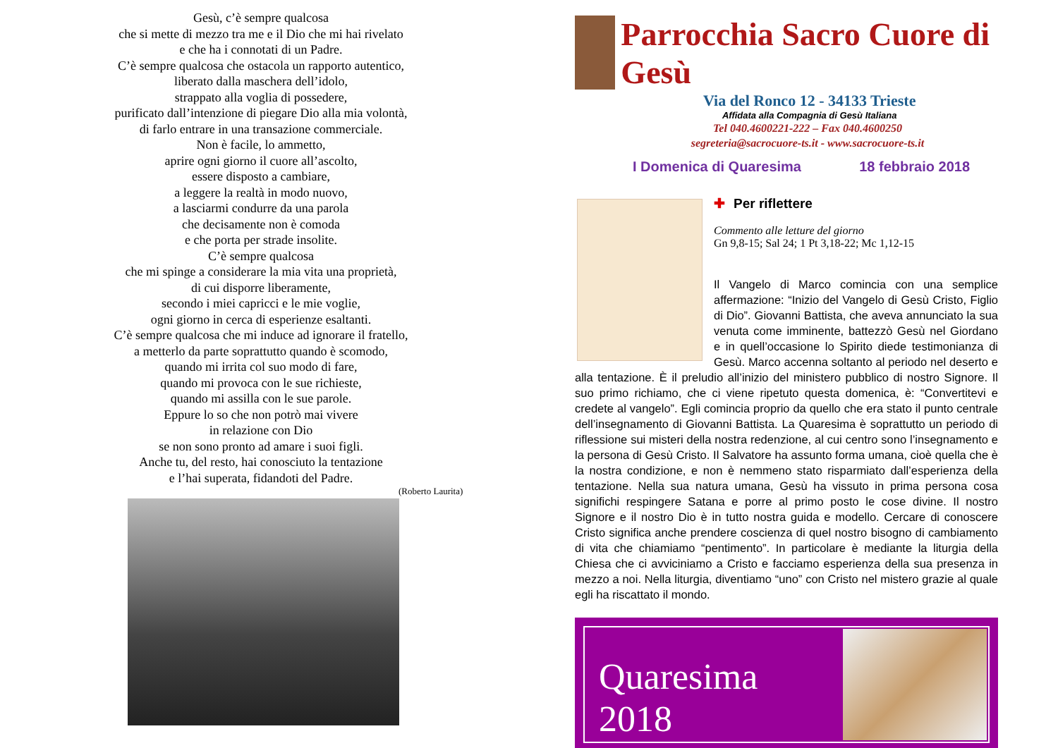Gesù, c’è sempre qualcosa
che si mette di mezzo tra me e il Dio che mi hai rivelato
e che ha i connotati di un Padre.
C’è sempre qualcosa che ostacola un rapporto autentico,
liberato dalla maschera dell’idolo,
strappato alla voglia di possedere,
purificato dall’intenzione di piegare Dio alla mia volontà,
di farlo entrare in una transazione commerciale.
Non è facile, lo ammetto,
aprire ogni giorno il cuore all’ascolto,
essere disposto a cambiare,
a leggere la realtà in modo nuovo,
a lasciarmi condurre da una parola
che decisamente non è comoda
e che porta per strade insolite.
C’è sempre qualcosa
che mi spinge a considerare la mia vita una proprietà,
di cui disporre liberamente,
secondo i miei capricci e le mie voglie,
ogni giorno in cerca di esperienze esaltanti.
C’è sempre qualcosa che mi induce ad ignorare il fratello,
a metterlo da parte soprattutto quando è scomodo,
quando mi irrita col suo modo di fare,
quando mi provoca con le sue richieste,
quando mi assilla con le sue parole.
Eppure lo so che non potrò mai vivere
in relazione con Dio
se non sono pronto ad amare i suoi figli.
Anche tu, del resto, hai conosciuto la tentazione
e l’hai superata, fidandoti del Padre.
(Roberto Laurita)
Parrocchia Sacro Cuore di Gesù
Via del Ronco 12 - 34133 Trieste
Affidata alla Compagnia di Gesù Italiana
Tel 040.4600221-222 – Fax 040.4600250
segreteria@sacrocuore-ts.it - www.sacrocuore-ts.it
I Domenica di Quaresima 18 febbraio 2018
✚ Per riflettere
Commento alle letture del giorno
Gn 9,8-15; Sal 24; 1 Pt 3,18-22; Mc 1,12-15
Il Vangelo di Marco comincia con una semplice affermazione: “Inizio del Vangelo di Gesù Cristo, Figlio di Dio”. Giovanni Battista, che aveva annunciato la sua venuta come imminente, battezzò Gesù nel Giordano e in quell’occasione lo Spirito diede testimonianza di Gesù. Marco accenna soltanto al periodo nel deserto e alla tentazione. È il preludio all’inizio del ministero pubblico di nostro Signore. Il suo primo richiamo, che ci viene ripetuto questa domenica, è: “Convertitevi e credete al vangelo”. Egli comincia proprio da quello che era stato il punto centrale dell’insegnamento di Giovanni Battista. La Quaresima è soprattutto un periodo di riflessione sui misteri della nostra redenzione, al cui centro sono l’insegnamento e la persona di Gesù Cristo. Il Salvatore ha assunto forma umana, cioè quella che è la nostra condizione, e non è nemmeno stato risparmiato dall’esperienza della tentazione. Nella sua natura umana, Gesù ha vissuto in prima persona cosa significhi respingere Satana e porre al primo posto le cose divine. Il nostro Signore e il nostro Dio è in tutto nostra guida e modello. Cercare di conoscere Cristo significa anche prendere coscienza di quel nostro bisogno di cambiamento di vita che chiamiamo “pentimento”. In particolare è mediante la liturgia della Chiesa che ci avviciniamo a Cristo e facciamo esperienza della sua presenza in mezzo a noi. Nella liturgia, diventiamo “uno” con Cristo nel mistero grazie al quale egli ha riscattato il mondo.
Quaresima
2018